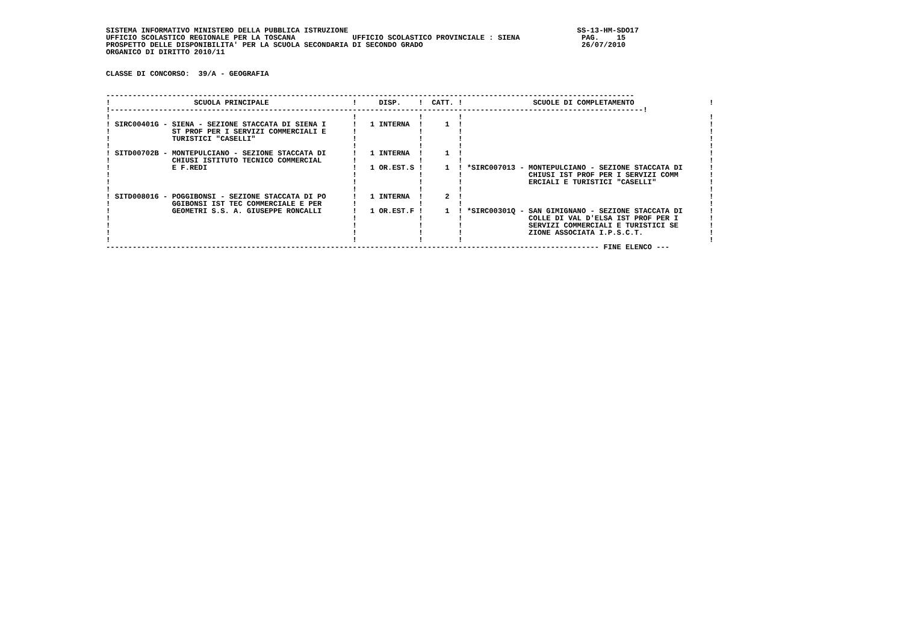SISTEMA INFORMATIVO MINISTERO DELLA PUBBLICA ISTRUZIONE                                                    SS-13-HM-SDO17
UFFICIO SCOLASTICO REGIONALE PER LA TOSCANA             UFFICIO SCOLASTICO PROVINCIALE : SIENA              PAG.    15
PROSPETTO DELLE DISPONIBILITA' PER LA SCUOLA SECONDARIA DI SECONDO GRADO                                    26/07/2010
ORGANICO DI DIRITTO 2010/11


CLASSE DI CONCORSO:  39/A - GEOGRAFIA


------------------------------------------------------------------------------------------------------------------------
!                   SCUOLA PRINCIPALE                   !     DISP.    !  CATT. !                SCUOLE DI COMPLETAMENTO                 !
!-------------------------------------------------------------------------------------------------------------------------!
!                                                       !              !        !                                                        !
! SIRC00401G - SIENA - SEZIONE STACCATA DI SIENA I      !   1 INTERNA  !     1  !                                                        !
!              ST PROF PER I SERVIZI COMMERCIALI E      !              !        !                                                        !
!              TURISTICI "CASELLI"                      !              !        !                                                        !
!                                                       !              !        !                                                        !
! SITD00702B - MONTEPULCIANO - SEZIONE STACCATA DI      !   1 INTERNA  !     1  !                                                        !
!              CHIUSI ISTITUTO TECNICO COMMERCIAL       !              !        !                                                        !
!              E F.REDI                                 !   1 OR.EST.S !     1  ! *SIRC007013 - MONTEPULCIANO - SEZIONE STACCATA DI      !
!                                                       !              !        !               CHIUSI IST PROF PER I SERVIZI COMM       !
!                                                       !              !        !               ERCIALI E TURISTICI "CASELLI"            !
!                                                       !              !        !                                                        !
! SITD008016 - POGGIBONSI - SEZIONE STACCATA DI PO      !   1 INTERNA  !     2  !                                                        !
!              GGIBONSI IST TEC COMMERCIALE E PER       !              !        !                                                        !
!              GEOMETRI S.S. A. GIUSEPPE RONCALLI       !   1 OR.EST.F !     1  ! *SIRC00301Q - SAN GIMIGNANO - SEZIONE STACCATA DI      !
!                                                       !              !        !               COLLE DI VAL D'ELSA IST PROF PER I       !
!                                                       !              !        !               SERVIZI COMMERCIALI E TURISTICI SE       !
!                                                       !              !        !               ZIONE ASSOCIATA I.P.S.C.T.               !
!                                                       !              !        !                                                        !
---------------------------------------------------------------------------------------------------------------- FINE ELENCO ---